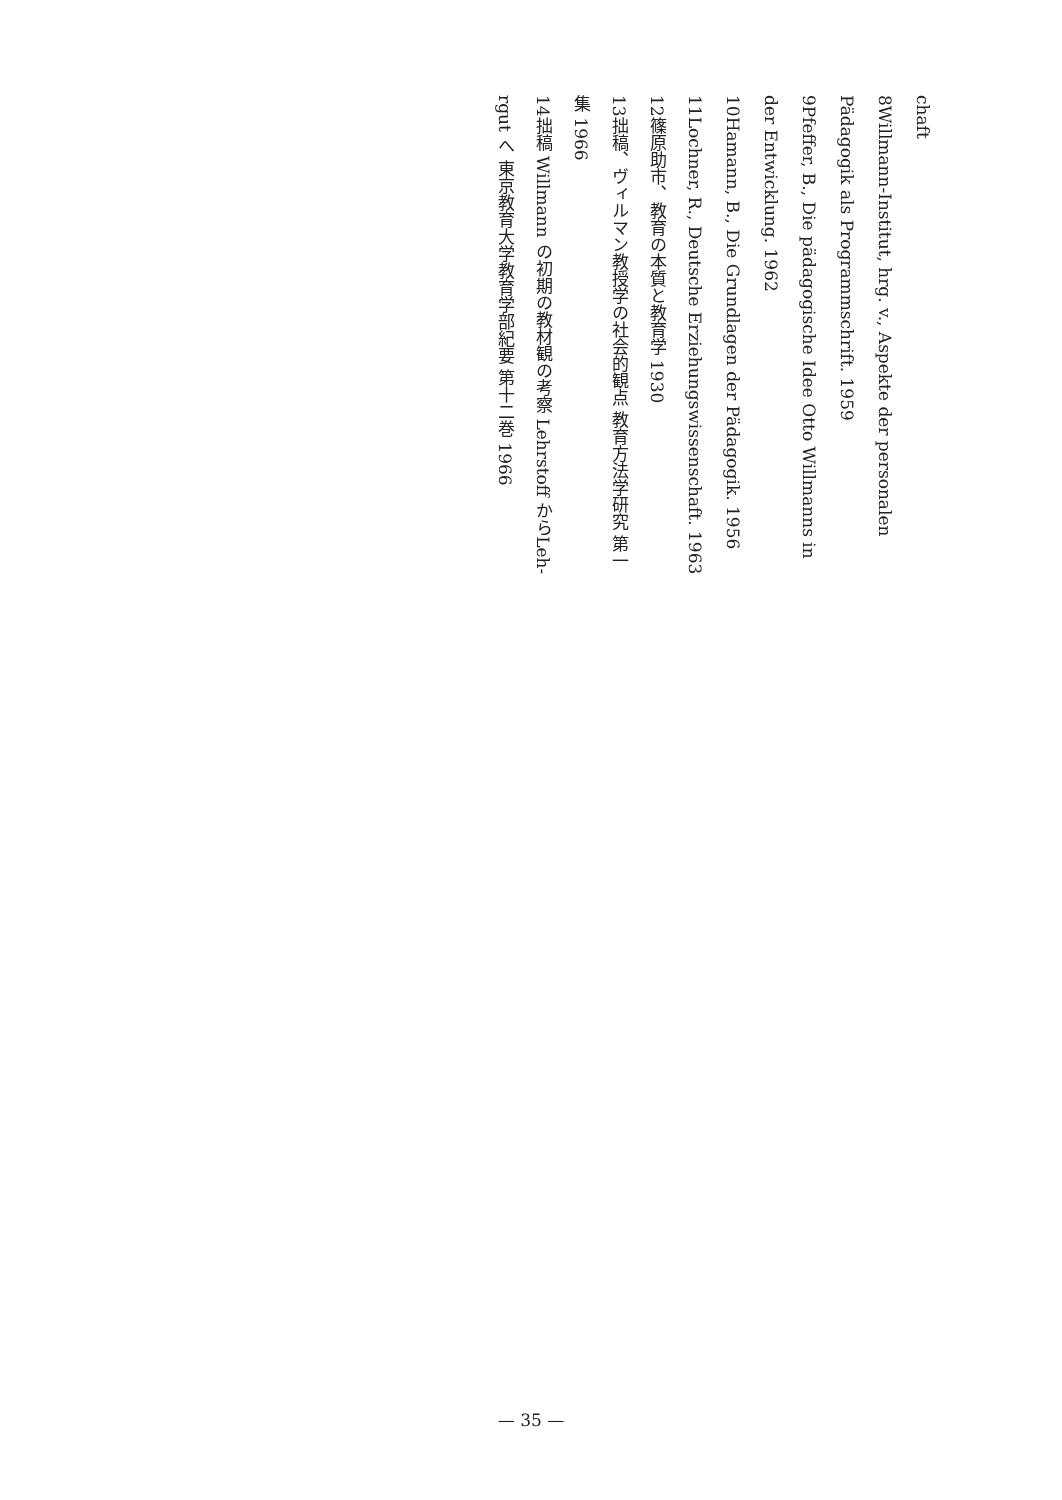chaft
8 Willmann-Institut, hrg. v., Aspekte der personalen
Pädagogik als Programmschrift. 1959
9 Pfeffer, B., Die pädagogische Idee Otto Willmanns in
der Entwicklung. 1962
10 Hamann, B., Die Grundlagen der Pädagogik. 1956
11 Lochner, R., Deutsche Erziehungswissenschaft. 1963
12 篠原助市、教育の本質と教育学 1930
13 拙稿、ヴィルマン教授学の社会的観点 教育方法学研究 第一
集 1966
14 拙稿 Willmann の初期の教材観の考察 Lehrstoff からLeh-
rgut へ 東京教育大学教育学部紀要 第十二巻 1966
— 35 —